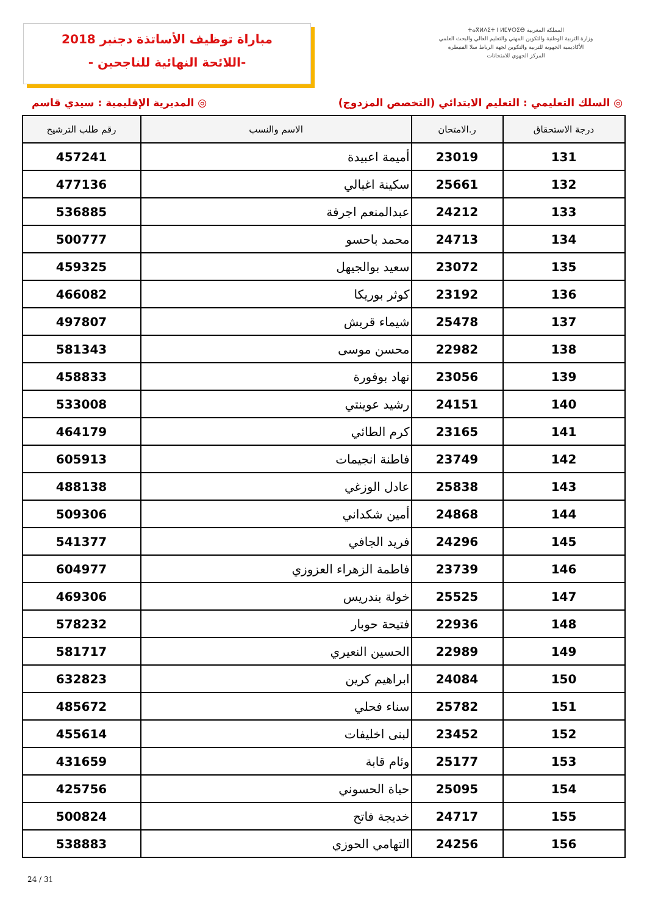مباراة توظيف الأساتذة دجنبر 2018
-اللائحة النهائية للناجحين -
المملكة المغربية ⵜⴰⴳⵍⴷⵉⵜ ⵏ ⵍⵎⵖⵔⵉⴱ
وزارة التربية الوطنية والتكوين المهني والتعليم العالي والبحث العلمي
الأكاديمية الجهوية للتربية والتكوين لجهة الرباط سلا القنيطرة
المركز الجهوي للامتحانات
◎ المديرية الإقليمية : سيدي قاسم
◎ السلك التعليمي : التعليم الابتدائي (التخصص المزدوج)
| درجة الاستحقاق | ر.الامتحان | الاسم والنسب | رقم طلب الترشيح |
| --- | --- | --- | --- |
| 131 | 23019 | أميمة اعبيدة | 457241 |
| 132 | 25661 | سكينة اغبالي | 477136 |
| 133 | 24212 | عبدالمنعم اجرفة | 536885 |
| 134 | 24713 | محمد باحسو | 500777 |
| 135 | 23072 | سعيد بوالجيهل | 459325 |
| 136 | 23192 | كوثر بوريكا | 466082 |
| 137 | 25478 | شيماء قريش | 497807 |
| 138 | 22982 | محسن موسى | 581343 |
| 139 | 23056 | نهاد بوفورة | 458833 |
| 140 | 24151 | رشيد عوينتي | 533008 |
| 141 | 23165 | كرم الطائي | 464179 |
| 142 | 23749 | فاطنة انجيمات | 605913 |
| 143 | 25838 | عادل الوزغي | 488138 |
| 144 | 24868 | أمين شكداني | 509306 |
| 145 | 24296 | فريد الجافي | 541377 |
| 146 | 23739 | فاطمة الزهراء العزوزي | 604977 |
| 147 | 25525 | خولة بندريس | 469306 |
| 148 | 22936 | فتيحة حوبار | 578232 |
| 149 | 22989 | الحسين النعيري | 581717 |
| 150 | 24084 | ابراهيم كرين | 632823 |
| 151 | 25782 | سناء فحلي | 485672 |
| 152 | 23452 | لبنى اخليفات | 455614 |
| 153 | 25177 | وئام قابة | 431659 |
| 154 | 25095 | حياة الحسوني | 425756 |
| 155 | 24717 | خديجة فاتح | 500824 |
| 156 | 24256 | التهامي الحوزي | 538883 |
24 / 31